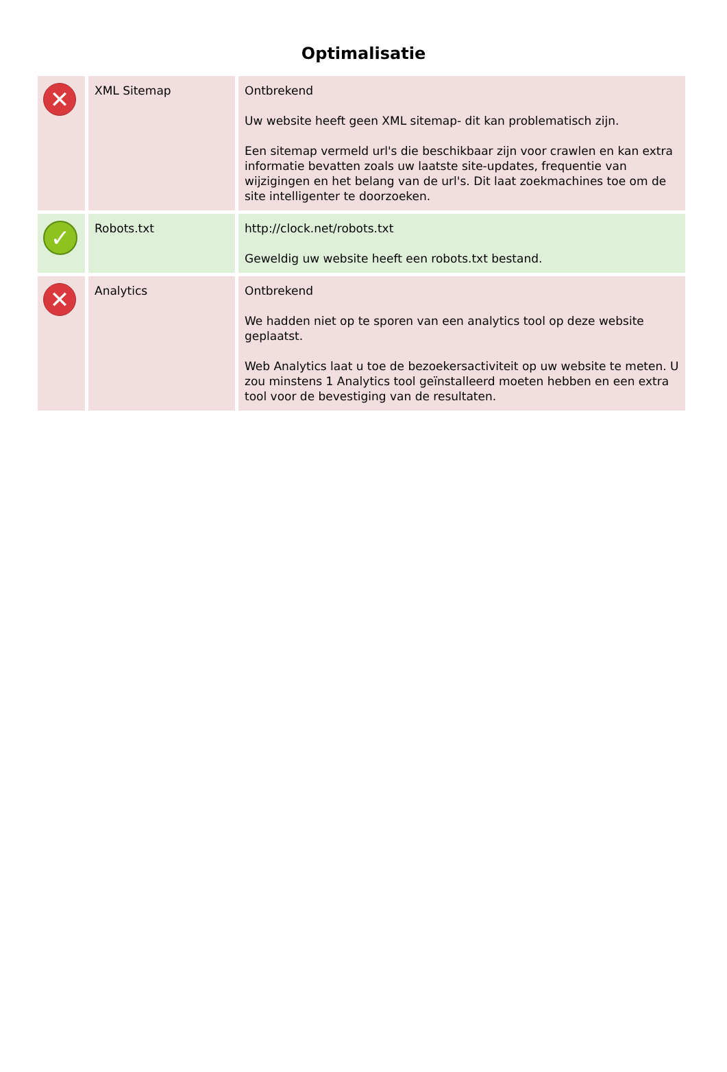Optimalisatie
| ✕ | XML Sitemap | Ontbrekend Uw website heeft geen XML sitemap- dit kan problematisch zijn. Een sitemap vermeld url's die beschikbaar zijn voor crawlen en kan extra informatie bevatten zoals uw laatste site-updates, frequentie van wijzigingen en het belang van de url's. Dit laat zoekmachines toe om de site intelligenter te doorzoeken. |
| ✓ | Robots.txt | http://clock.net/robots.txt Geweldig uw website heeft een robots.txt bestand. |
| ✕ | Analytics | Ontbrekend We hadden niet op te sporen van een analytics tool op deze website geplaatst. Web Analytics laat u toe de bezoekersactiviteit op uw website te meten. U zou minstens 1 Analytics tool geïnstalleerd moeten hebben en een extra tool voor de bevestiging van de resultaten. |